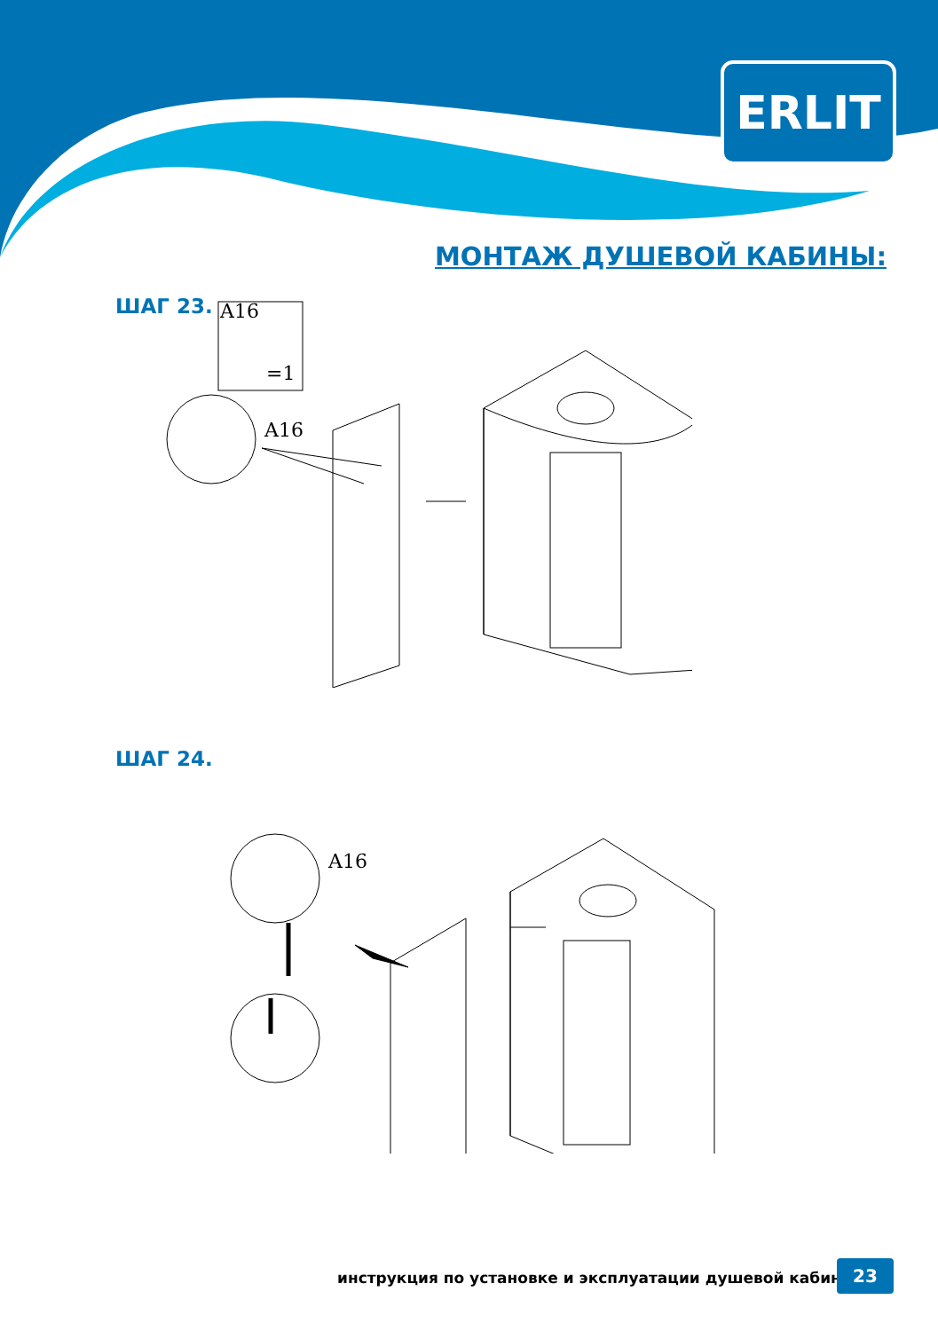ERLIT
МОНТАЖ ДУШЕВОЙ КАБИНЫ:
ШАГ 23. A16
=1
A16
ШАГ 24.
A16
инструкция по установке и эксплуатации душевой кабины
23